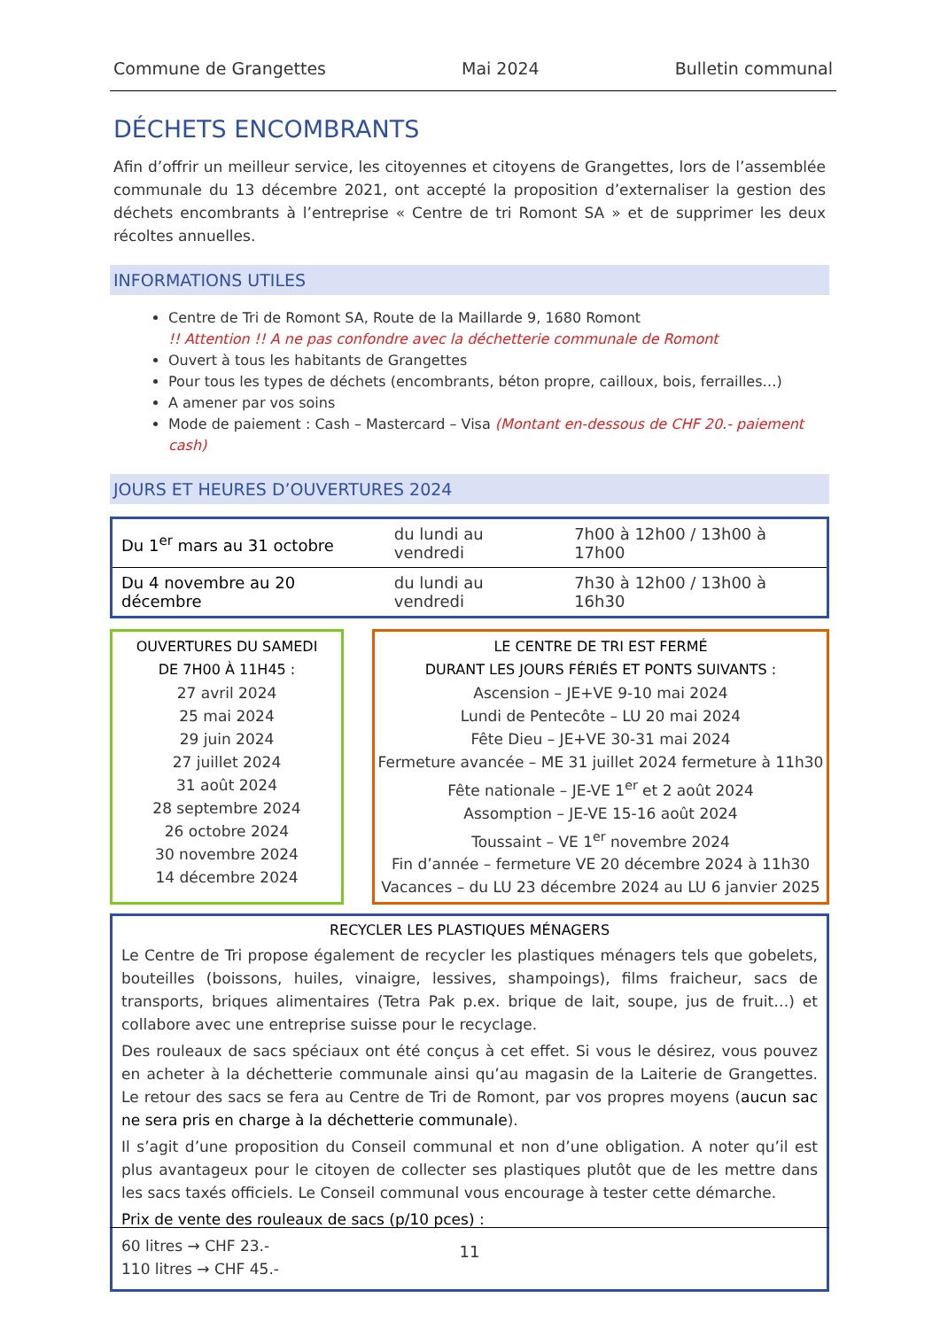Commune de Grangettes Mai 2024 Bulletin communal
DÉCHETS ENCOMBRANTS
Afin d’offrir un meilleur service, les citoyennes et citoyens de Grangettes, lors de l’assemblée communale du 13 décembre 2021, ont accepté la proposition d’externaliser la gestion des déchets encombrants à l’entreprise « Centre de tri Romont SA » et de supprimer les deux récoltes annuelles.
INFORMATIONS UTILES
Centre de Tri de Romont SA, Route de la Maillarde 9, 1680 Romont
!! Attention !! A ne pas confondre avec la déchetterie communale de Romont
Ouvert à tous les habitants de Grangettes
Pour tous les types de déchets (encombrants, béton propre, cailloux, bois, ferrailles…)
A amener par vos soins
Mode de paiement : Cash – Mastercard – Visa (Montant en-dessous de CHF 20.- paiement cash)
JOURS ET HEURES D’OUVERTURES 2024
| Du 1<sup>er</sup> mars au 31 octobre | du lundi au vendredi | 7h00 à 12h00 / 13h00 à 17h00 |
| Du 4 novembre au 20 décembre | du lundi au vendredi | 7h30 à 12h00 / 13h00 à 16h30 |
OUVERTURES DU SAMEDI
DE 7H00 À 11H45 :
27 avril 2024
25 mai 2024
29 juin 2024
27 juillet 2024
31 août 2024
28 septembre 2024
26 octobre 2024
30 novembre 2024
14 décembre 2024
LE CENTRE DE TRI EST FERMÉ
DURANT LES JOURS FÉRIÉS ET PONTS SUIVANTS :
Ascension – JE+VE 9-10 mai 2024
Lundi de Pentecôte – LU 20 mai 2024
Fête Dieu – JE+VE 30-31 mai 2024
Fermeture avancée – ME 31 juillet 2024 fermeture à 11h30
Fête nationale – JE-VE 1<sup>er</sup> et 2 août 2024
Assomption – JE-VE 15-16 août 2024
Toussaint – VE 1<sup>er</sup> novembre 2024
Fin d’année – fermeture VE 20 décembre 2024 à 11h30
Vacances – du LU 23 décembre 2024 au LU 6 janvier 2025
RECYCLER LES PLASTIQUES MÉNAGERS
Le Centre de Tri propose également de recycler les plastiques ménagers tels que gobelets, bouteilles (boissons, huiles, vinaigre, lessives, shampoings), films fraicheur, sacs de transports, briques alimentaires (Tetra Pak p.ex. brique de lait, soupe, jus de fruit…) et collabore avec une entreprise suisse pour le recyclage.
Des rouleaux de sacs spéciaux ont été conçus à cet effet. Si vous le désirez, vous pouvez en acheter à la déchetterie communale ainsi qu’au magasin de la Laiterie de Grangettes. Le retour des sacs se fera au Centre de Tri de Romont, par vos propres moyens (aucun sac ne sera pris en charge à la déchetterie communale).
Il s’agit d’une proposition du Conseil communal et non d’une obligation. A noter qu’il est plus avantageux pour le citoyen de collecter ses plastiques plutôt que de les mettre dans les sacs taxés officiels. Le Conseil communal vous encourage à tester cette démarche.
Prix de vente des rouleaux de sacs (p/10 pces) :
60 litres → CHF 23.-
110 litres → CHF 45.-
11